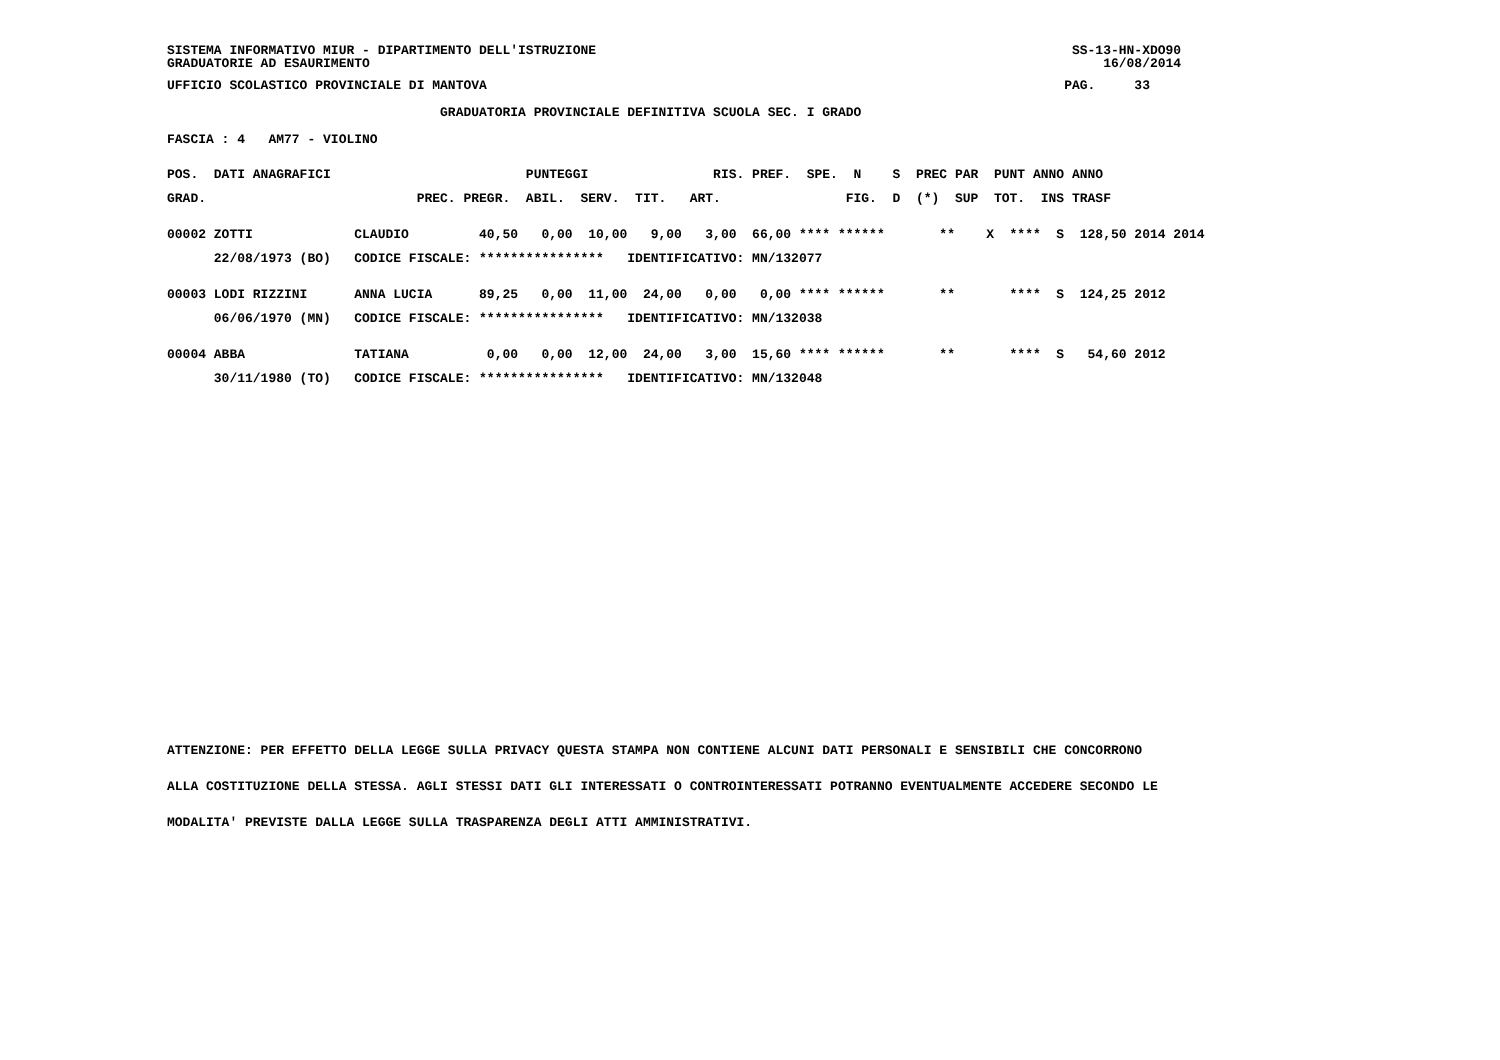SISTEMA INFORMATIVO MIUR - DIPARTIMENTO DELL'ISTRUZIONE                                                             SS-13-HN-XDO90
GRADUATORIE AD ESAURIMENTO                                                                                              16/08/2014
UFFICIO SCOLASTICO PROVINCIALE DI MANTOVA                                                                          PAG.     33
                                   GRADUATORIA PROVINCIALE DEFINITIVA SCUOLA SEC. I GRADO
FASCIA : 4   AM77 - VIOLINO
POS.  DATI ANAGRAFICI                         PUNTEGGI                RIS. PREF.  SPE.  N    S  PREC PAR  PUNT ANNO ANNO
GRAD.                           PREC. PREGR.  ABIL.  SERV.  TIT.   ART.                FIG.  D  (*)  SUP  TOT.  INS TRASF
00002 ZOTTI             CLAUDIO         40,50   0,00  10,00   9,00   3,00  66,00 **** ******       **    X  ****  S  128,50 2014 2014
      22/08/1973 (BO)   CODICE FISCALE: ****************   IDENTIFICATIVO: MN/132077
00003 LODI RIZZINI      ANNA LUCIA      89,25   0,00  11,00  24,00   0,00   0,00 **** ******       **       ****  S  124,25 2012
      06/06/1970 (MN)   CODICE FISCALE: ****************   IDENTIFICATIVO: MN/132038
00004 ABBA              TATIANA          0,00   0,00  12,00  24,00   3,00  15,60 **** ******       **       ****  S   54,60 2012
      30/11/1980 (TO)   CODICE FISCALE: ****************   IDENTIFICATIVO: MN/132048
ATTENZIONE: PER EFFETTO DELLA LEGGE SULLA PRIVACY QUESTA STAMPA NON CONTIENE ALCUNI DATI PERSONALI E SENSIBILI CHE CONCORRONO
ALLA COSTITUZIONE DELLA STESSA. AGLI STESSI DATI GLI INTERESSATI O CONTROINTERESSATI POTRANNO EVENTUALMENTE ACCEDERE SECONDO LE
MODALITA' PREVISTE DALLA LEGGE SULLA TRASPARENZA DEGLI ATTI AMMINISTRATIVI.